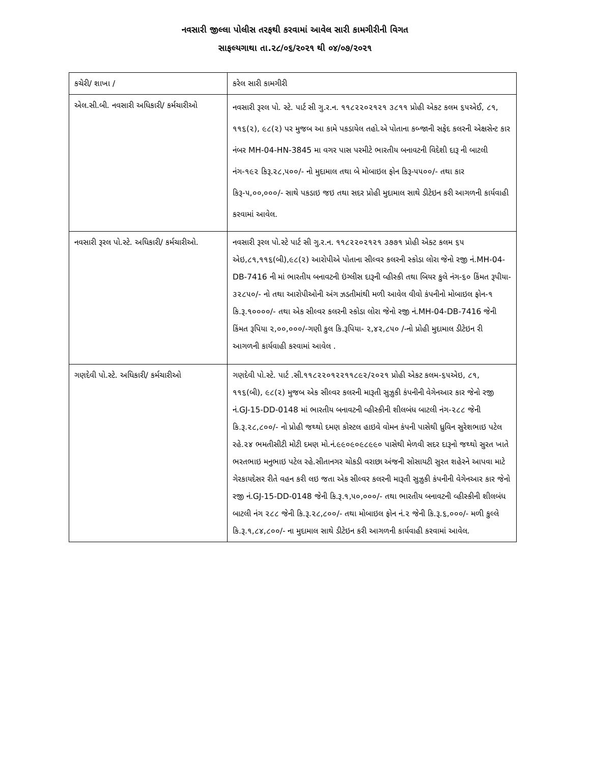નવસારી જીલ્લા પોલીસ તરફથી કરવામાં આવેલ સારી કામગીરીની વિગત
સાફલ્યગાથા તા.૨૮/૦૬/૨૦૨૧ થી ૦૪/૦૭/૨૦૨૧
| કચેરી/ શાખા / | કરેલ સારી કામગીરી |
| એલ.સી.બી. નવસારી અધિકારી/ કર્મચારીઓ | નવસારી રૂરલ પો. સ્ટે. પાર્ટ સી ગુ.ર.ન. ૧૧૮૨૨૦૨૧૨૧ ૩૮૧૧ પ્રોહી એકટ કલમ ૬૫એઈ, ૮૧, ૧૧૬(૨), ૯૮(૨) પર મુજબ આ કામે પકડાયેલ તહો.એ પોતાના કબ્જાની સફેદ કલરની એક્ષસેન્ટ કાર નંબર MH-04-HN-3845 મા વગર પાસ પરમીટે ભારતીય બનાવટની વિદેશી દારૂ ની બાટલી નંગ-૧૯૨ કિરૂ.૨૮,૫૦૦/- નો મુદામાલ તથા બે મોબાઇલ ફોન કિરૂ-૫૫૦૦/- તથા કાર કિરૂ-૫,૦૦,૦૦૦/- સાથે પકડાઇ જઇ તથા સદર પ્રોહી મુદામાલ સાથે ડીટેઇન કરી આગળની કાર્યવાહી કરવામાં આવેલ. |
| નવસારી રૂરલ પો.સ્ટે. અધિકારી/ કર્મચારીઓ. | નવસારી રૂરલ પો.સ્ટે પાર્ટ સી ગુ.ર.ન. ૧૧૮૨૨૦૨૧૨૧ ૩૭૭૧ પ્રોહી એક્ટ કલમ ૬૫ એઇ,૮૧,૧૧૬(બી),૯૮(૨) આરોપીએ પોતાના સીલ્વર કલરની સ્કોડા લોરા જેનો રજી નં.MH-04-DB-7416 ની માં ભારતીય બનાવટની ઇંગ્લીસ દારૂની વ્હીસ્કી તથા બિયર કુલે નંગ-૬૦ કિંમત રૂપીયા- ૩૨૮૫૦/- નો તથા આરોપીઓની અંગ ઝડતીમાંથી મળી આવેલ વીવો કંપનીનો મોબાઇલ ફોન-૧ કિ.રૂ.૧૦૦૦૦/- તથા એક સીલ્વર કલરની સ્કોડા લોરા જેનો રજી નં.MH-04-DB-7416 જેની કિંમત રૂપિયા ૨,૦૦,૦૦૦/-ગણી કુલ કિ.રૂપિયા- ૨,૪૨,૮૫૦ /-નો પ્રોહી મુદામાલ ડીટેઇન રી આગળની કાર્યવાહી કરવામાં આવેલ . |
| ગણદેવી પો.સ્ટે. અધિકારી/ કર્મચારીઓ | ગણદેવી પો.સ્ટે. પાર્ટ .સી.૧૧૮૨૨૦૧૨૨૧૧૮૯૨/૨૦૨૧ પ્રોહી એકટ કલમ-૬૫એઇ, ૮૧, ૧૧૬(બી), ૯૮(૨) મુજબ એક સીલ્વર કલરની મારૂતી સુઝુકી કંપનીની વેગેનઆર કાર જેનો રજી નં.GJ-15-DD-0148 માં ભારતીય બનાવટની વ્હીસ્કીની શીલબંધ બાટલી નંગ-૨૮૮ જેની કિ.રૂ.૨૮,૮૦૦/- નો પ્રોહી જથ્થો દમણ કોસ્ટલ હાઇવે વોમન કંપની પાસેથી ધ્રુવિન સુરેશભાઇ પટેલ રહે.૨૪ ભમતીસીટી મોટી દમણ મો.નં.૯૯૦૯૦૯૮૯૯૦ પાસેથી મેળવી સદર દારૂનો જથ્થો સુરત ખાતે ભરતભાઇ મનુભાઇ પટેલ રહે.સીતાનગર ચોકડી વરાછા અંજની સોસાયટી સુરત શહેરને આપવા માટે ગેરકાયદેસર રીતે વહન કરી લઇ જતા એક સીલ્વર કલરની મારૂતી સુઝુકી કંપનીની વેગેનઆર કાર જેનો રજી નં.GJ-15-DD-0148 જેની કિ.રૂ.૧,૫૦,૦૦૦/- તથા ભારતીય બનાવટની વ્હીસ્કીની શીલબંધ બાટલી નંગ ૨૮૮ જેની કિ.રૂ.૨૮,૮૦૦/- તથા મોબાઇલ ફોન નં.૨ જેની કિ.રૂ.૬,૦૦૦/- મળી કુલ્લે કિ.રૂ.૧,૮૪,૮૦૦/- ના મુદામાલ સાથે ડીટેઇન કરી આગળની કાર્યવાહી કરવામાં આવેલ. |